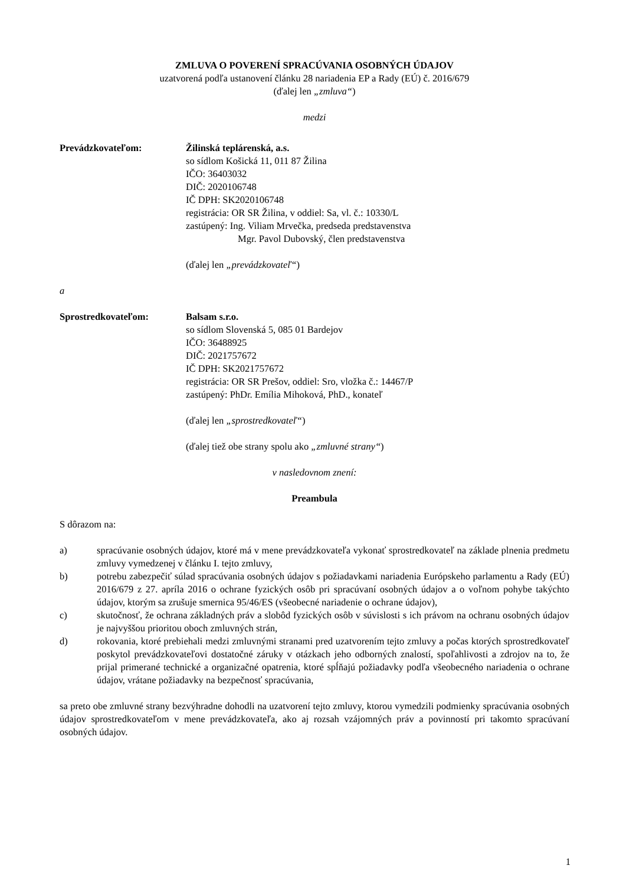ZMLUVA O POVERENÍ SPRACÚVANIA OSOBNÝCH ÚDAJOV
uzatvorená podľa ustanovení článku 28 nariadenia EP a Rady (EÚ) č. 2016/679
(ďalej len „zmluva“)
medzi
Prevádzkovateľom: Žilinská teplárenská, a.s.
so sídlom Košická 11, 011 87 Žilina
IČO: 36403032
DIČ: 2020106748
IČ DPH: SK2020106748
registrácia: OR SR Žilina, v oddiel: Sa, vl. č.: 10330/L
zastúpený: Ing. Viliam Mrvečka, predseda predstavenstva
Mgr. Pavol Dubovský, člen predstavenstva
(ďalej len „prevádzkovateľ“)
a
Sprostredkovateľom: Balsam s.r.o.
so sídlom Slovenská 5, 085 01 Bardejov
IČO: 36488925
DIČ: 2021757672
IČ DPH: SK2021757672
registrácia: OR SR Prešov, oddiel: Sro, vložka č.: 14467/P
zastúpený: PhDr. Emília Mihoková, PhD., konateľ
(ďalej len „sprostredkovateľ“)
(ďalej tiež obe strany spolu ako „zmluvné strany“)
v nasledovnom znení:
Preambula
S dôrazom na:
a) spracúvanie osobných údajov, ktoré má v mene prevádzkovateľa vykonať sprostredkovateľ na základe plnenia predmetu zmluvy vymedzenej v článku I. tejto zmluvy,
b) potrebu zabezpečiť súlad spracúvania osobných údajov s požiadavkami nariadenia Európskeho parlamentu a Rady (EÚ) 2016/679 z 27. apríla 2016 o ochrane fyzických osôb pri spracúvaní osobných údajov a o voľnom pohybe takýchto údajov, ktorým sa zrušuje smernica 95/46/ES (všeobecné nariadenie o ochrane údajov),
c) skutočnosť, že ochrana základných práv a slobôd fyzických osôb v súvislosti s ich právom na ochranu osobných údajov je najvyššou prioritou oboch zmluvných strán,
d) rokovania, ktoré prebiehali medzi zmluvnými stranami pred uzatvorením tejto zmluvy a počas ktorých sprostredkovateľ poskytol prevádzkovateľovi dostatočné záruky v otázkach jeho odborných znalostí, spoľahlivosti a zdrojov na to, že prijal primerané technické a organizačné opatrenia, ktoré spĺňajú požiadavky podľa všeobecného nariadenia o ochrane údajov, vrátane požiadavky na bezpečnosť spracúvania,
sa preto obe zmluvné strany bezvýhradne dohodli na uzatvorení tejto zmluvy, ktorou vymedzili podmienky spracúvania osobných údajov sprostredkovateľom v mene prevádzkovateľa, ako aj rozsah vzájomných práv a povinností pri takomto spracúvaní osobných údajov.
1